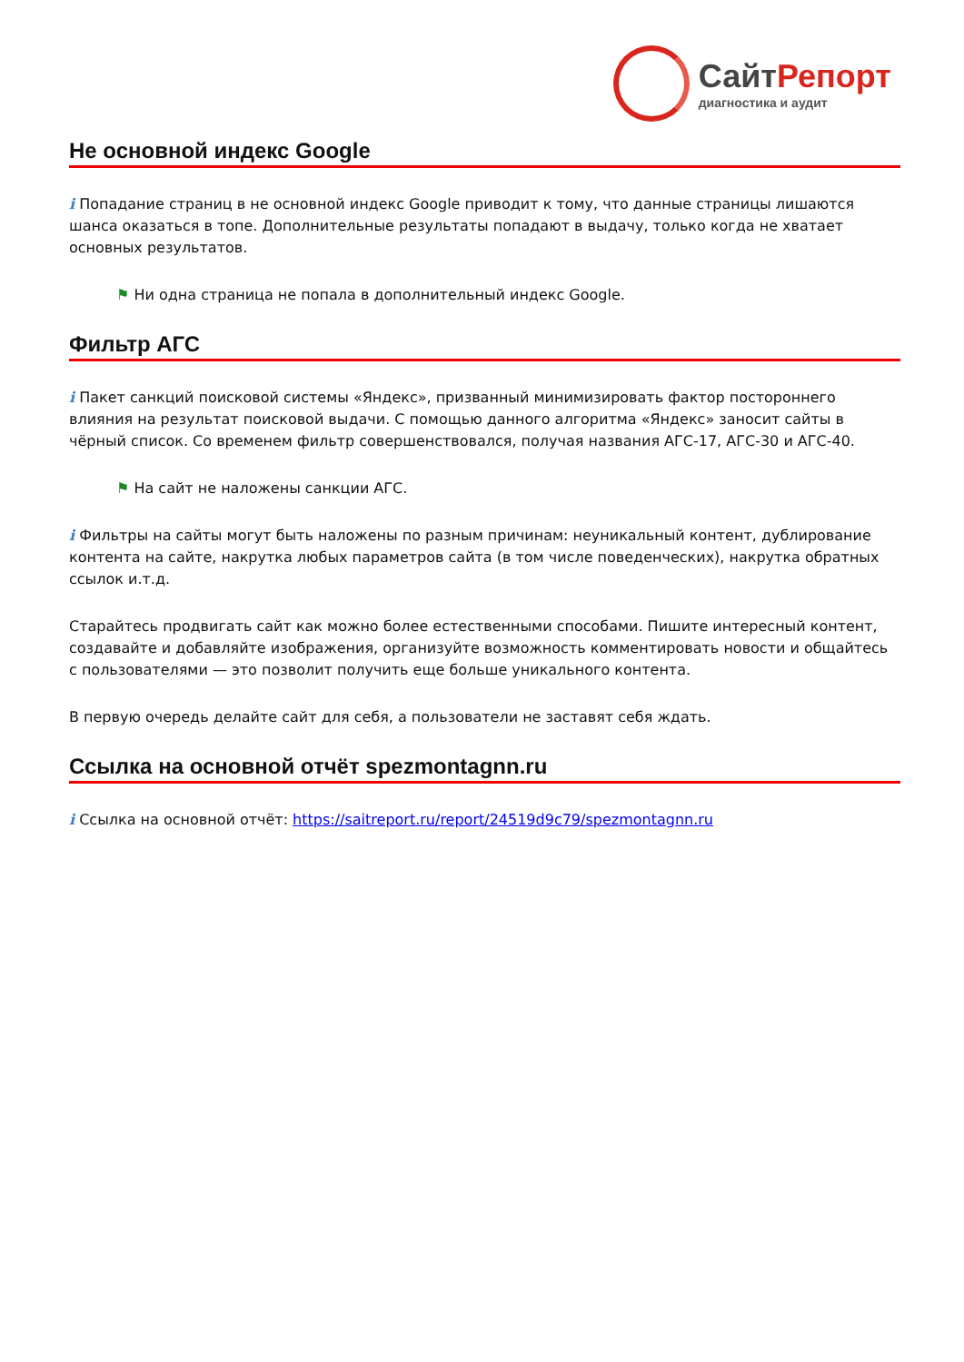СайтРепорт
диагностика и аудит
Не основной индекс Google
i Попадание страниц в не основной индекс Google приводит к тому, что данные страницы лишаются шанса оказаться в топе. Дополнительные результаты попадают в выдачу, только когда не хватает основных результатов.
⚑ Ни одна страница не попала в дополнительный индекс Google.
Фильтр АГС
i Пакет санкций поисковой системы «Яндекс», призванный минимизировать фактор постороннего влияния на результат поисковой выдачи. С помощью данного алгоритма «Яндекс» заносит сайты в чёрный список. Со временем фильтр совершенствовался, получая названия АГС-17, АГС-30 и АГС-40.
⚑ На сайт не наложены санкции АГС.
i Фильтры на сайты могут быть наложены по разным причинам: неуникальный контент, дублирование контента на сайте, накрутка любых параметров сайта (в том числе поведенческих), накрутка обратных ссылок и.т.д.
Старайтесь продвигать сайт как можно более естественными способами. Пишите интересный контент, создавайте и добавляйте изображения, организуйте возможность комментировать новости и общайтесь с пользователями — это позволит получить еще больше уникального контента.
В первую очередь делайте сайт для себя, а пользователи не заставят себя ждать.
Ссылка на основной отчёт spezmontagnn.ru
i Ссылка на основной отчёт: https://saitreport.ru/report/24519d9c79/spezmontagnn.ru